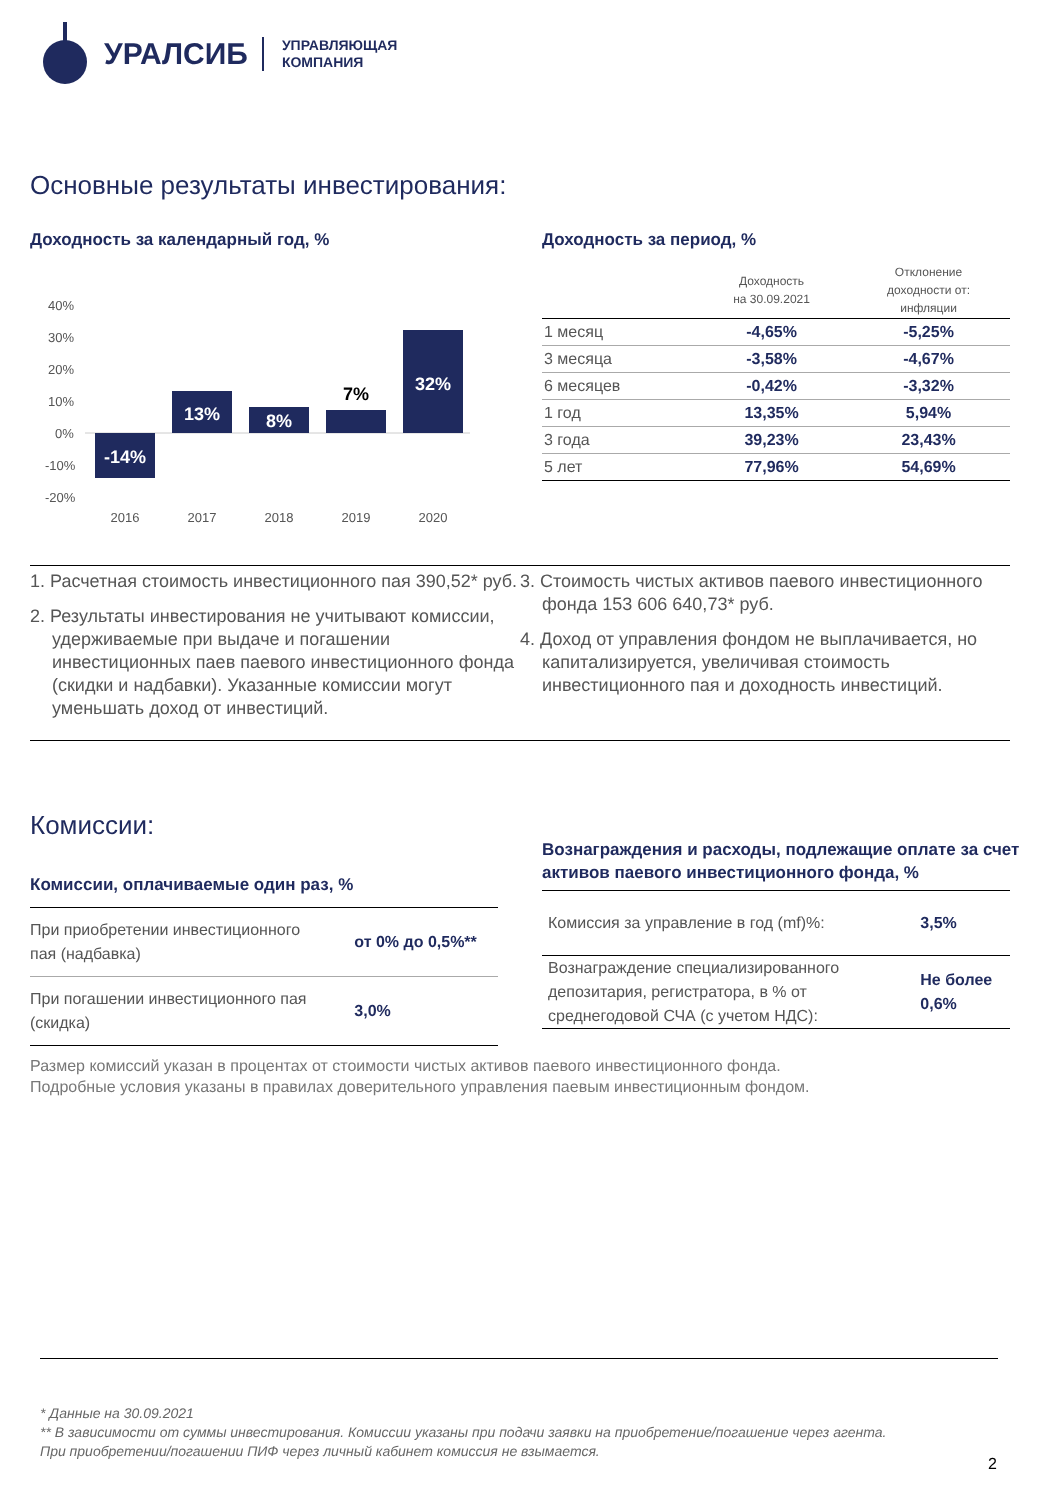УРАЛСИБ УПРАВЛЯЮЩАЯ
КОМПАНИЯ
Основные результаты инвестирования:
Доходность за календарный год, %
40%
30%
20%
10%
0%
-10%
-20%
-14%
13%
8%
32%
7%
2016
2017
2018
2019
2020
Доходность за период, %
| | Доходность на 30.09.2021 | Отклонение доходности от: инфляции |
| --- | --- | --- |
| 1 месяц | -4,65% | -5,25% |
| 3 месяца | -3,58% | -4,67% |
| 6 месяцев | -0,42% | -3,32% |
| 1 год | 13,35% | 5,94% |
| 3 года | 39,23% | 23,43% |
| 5 лет | 77,96% | 54,69% |
1. Расчетная стоимость инвестиционного пая 390,52* руб.
2. Результаты инвестирования не учитывают комиссии, удерживаемые при выдаче и погашении инвестиционных паев паевого инвестиционного фонда (скидки и надбавки). Указанные комиссии могут уменьшать доход от инвестиций.
3. Стоимость чистых активов паевого инвестиционного фонда 153 606 640,73* руб.
4. Доход от управления фондом не выплачивается, но капитализируется, увеличивая стоимость инвестиционного пая и доходность инвестиций.
Комиссии:
Комиссии, оплачиваемые один раз, %
| При приобретении инвестиционного пая (надбавка) | от 0% до 0,5%** |
| При погашении инвестиционного пая (скидка) | 3,0% |
Вознаграждения и расходы, подлежащие оплате за счет активов паевого инвестиционного фонда, %
| Комиссия за управление в год (mf)%: | 3,5% |
| Вознаграждение специализированного депозитария, регистратора, в % от среднегодовой СЧА (с учетом НДС): | Не более 0,6% |
Размер комиссий указан в процентах от стоимости чистых активов паевого инвестиционного фонда.
Подробные условия указаны в правилах доверительного управления паевым инвестиционным фондом.
* Данные на 30.09.2021
** В зависимости от суммы инвестирования. Комиссии указаны при подачи заявки на приобретение/погашение через агента.
При приобретении/погашении ПИФ через личный кабинет комиссия не взымается.
2